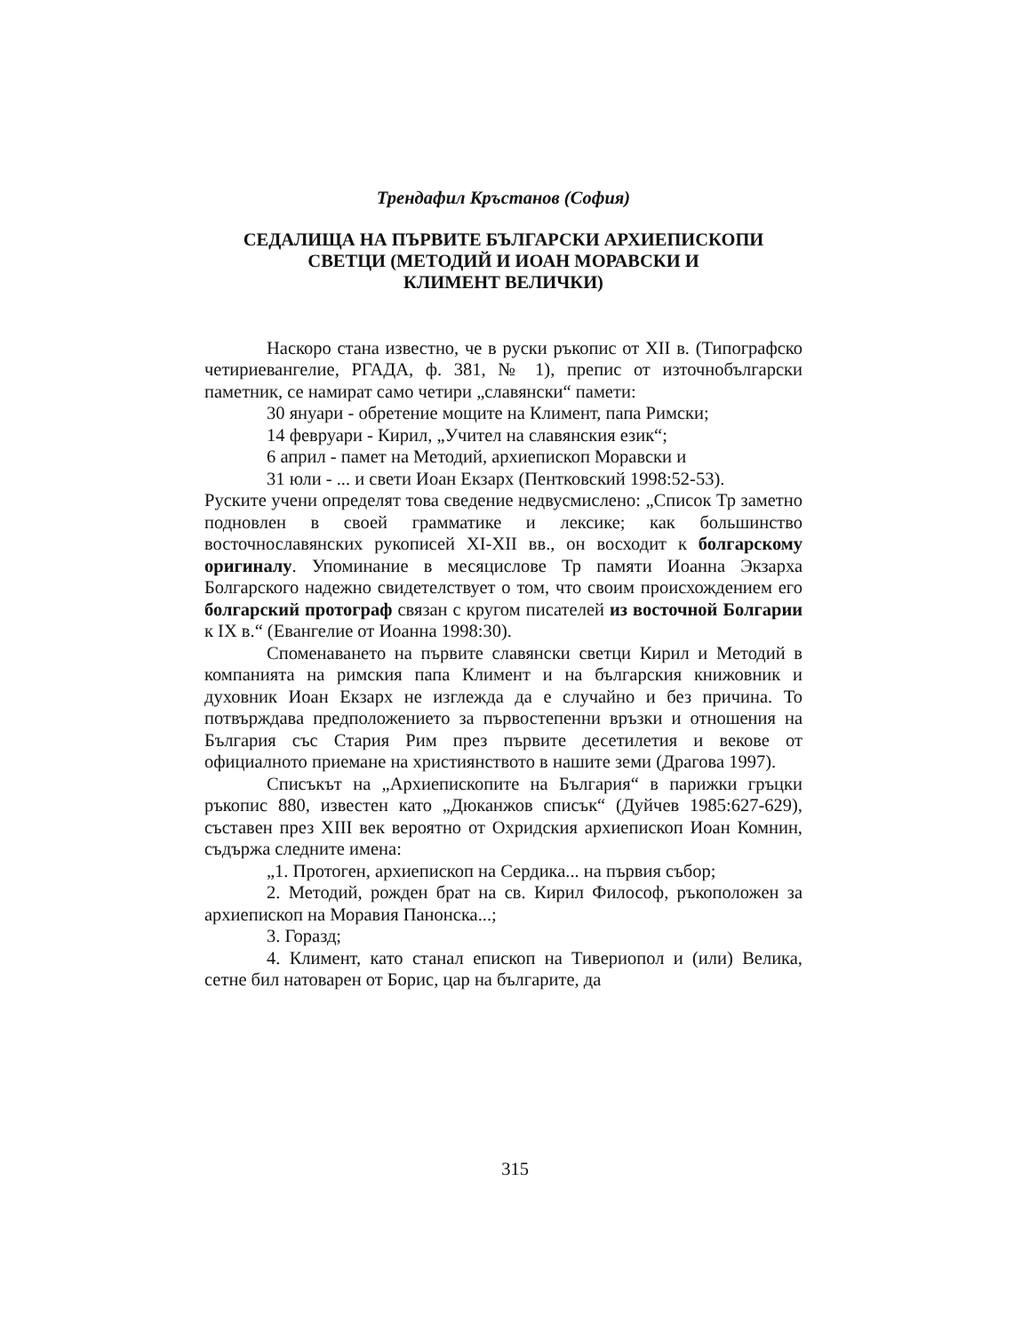Трендафил Кръстанов (София)
СЕДАЛИЩА НА ПЪРВИТЕ БЪЛГАРСКИ АРХИЕПИСКОПИ
СВЕТЦИ (МЕТОДИЙ И ИОАН МОРАВСКИ И
КЛИМЕНТ ВЕЛИЧКИ)
Наскоро стана известно, че в руски ръкопис от XII в. (Типографско четириевангелие, РГАДА, ф. 381, № 1), препис от източнобългарски паметник, се намират само четири „славянски“ памети:
30 януари - обретение мощите на Климент, папа Римски;
14 февруари - Кирил, „Учител на славянския език“;
6 април - памет на Методий, архиепископ Моравски и
31 юли - ... и свети Иоан Екзарх (Пентковский 1998:52-53).
Руските учени определят това сведение недвусмислено: „Список Тр заметно подновлен в своей грамматике и лексике; как большинство восточнославянских рукописей XI-XII вв., он восходит к болгарскому оригиналу. Упоминание в месяцислове Тр памяти Иоанна Экзарха Болгарского надежно свидетелствует о том, что своим происхождением его болгарский протограф связан с кругом писателей из восточной Болгарии к IX в.“ (Евангелие от Иоанна 1998:30).
Споменаването на първите славянски светци Кирил и Методий в компанията на римския папа Климент и на българския книжовник и духовник Иоан Екзарх не изглежда да е случайно и без причина. То потвърждава предположението за първостепенни връзки и отношения на България със Стария Рим през първите десетилетия и векове от официалното приемане на християнството в нашите земи (Драгова 1997).
Списъкът на „Архиепископите на България“ в парижки гръцки ръкопис 880, известен като „Дюканжов списък“ (Дуйчев 1985:627-629), съставен през XIII век вероятно от Охридския архиепископ Иоан Комнин, съдържа следните имена:
„1. Протоген, архиепископ на Сердика... на първия събор;
2. Методий, рожден брат на св. Кирил Философ, ръкоположен за архиепископ на Моравия Панонска...;
3. Горазд;
4. Климент, като станал епископ на Тивериопол и (или) Велика, сетне бил натоварен от Борис, цар на българите, да
315